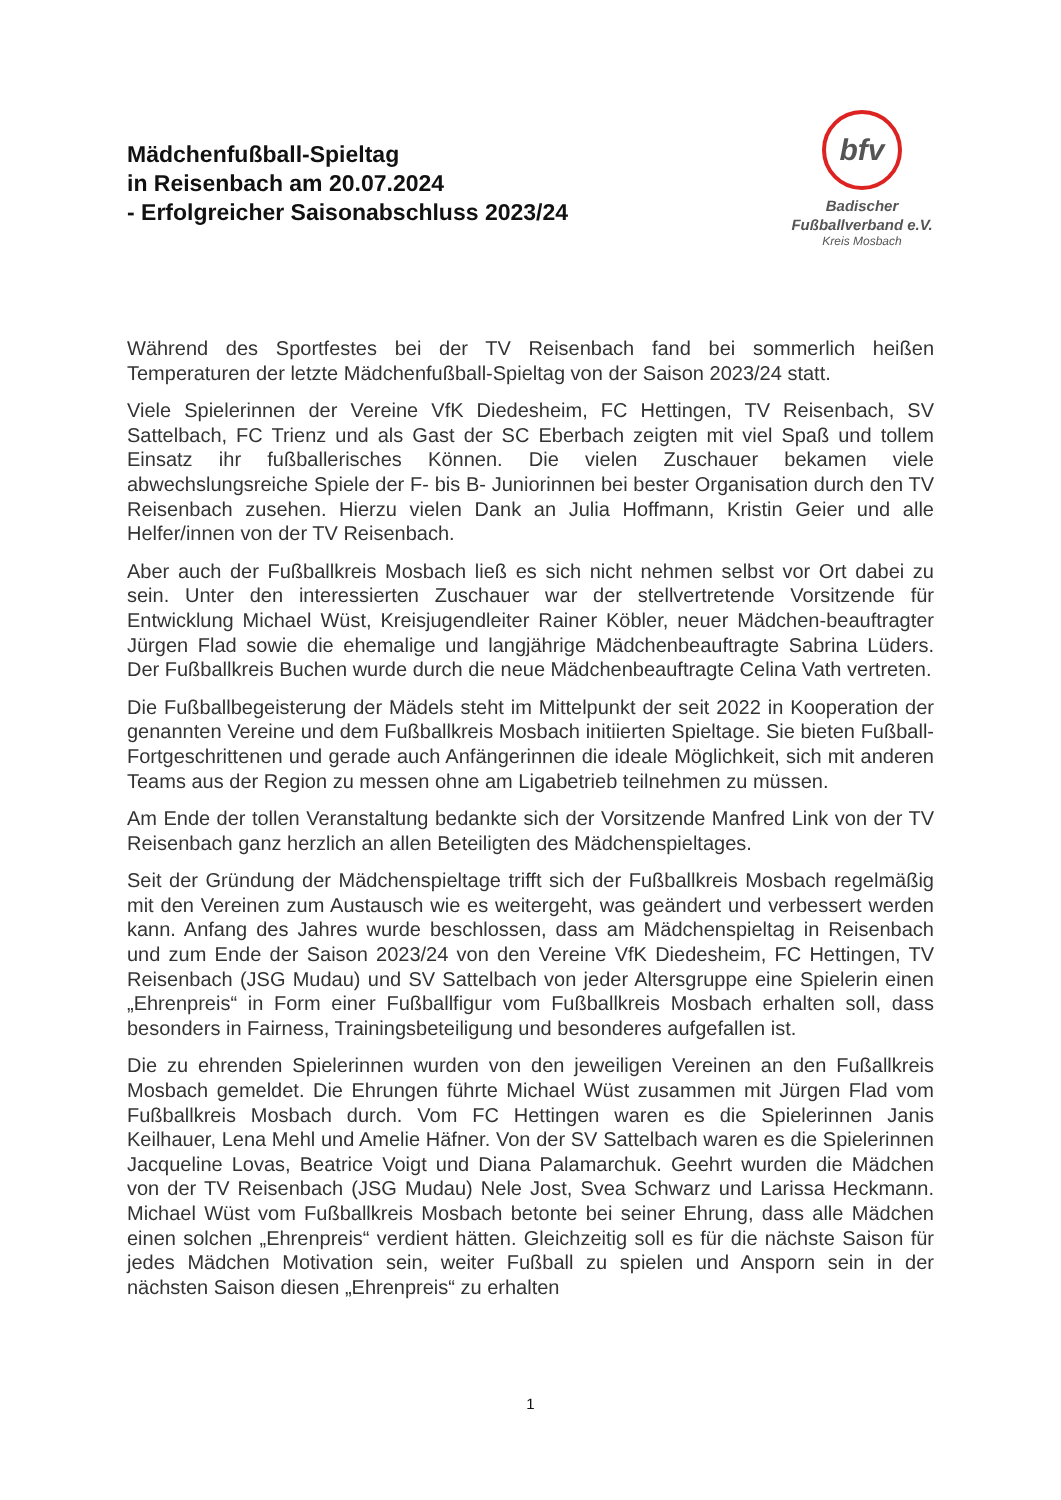Mädchenfußball-Spieltag
in Reisenbach am 20.07.2024
- Erfolgreicher Saisonabschluss 2023/24
bfv
Badischer
Fußballverband e.V.
Kreis Mosbach
Während des Sportfestes bei der TV Reisenbach fand bei sommerlich heißen Temperaturen der letzte Mädchenfußball-Spieltag von der Saison 2023/24 statt.
Viele Spielerinnen der Vereine VfK Diedesheim, FC Hettingen, TV Reisenbach, SV Sattelbach, FC Trienz und als Gast der SC Eberbach zeigten mit viel Spaß und tollem Einsatz ihr fußballerisches Können. Die vielen Zuschauer bekamen viele abwechslungsreiche Spiele der F- bis B- Juniorinnen bei bester Organisation durch den TV Reisenbach zusehen. Hierzu vielen Dank an Julia Hoffmann, Kristin Geier und alle Helfer/innen von der TV Reisenbach.
Aber auch der Fußballkreis Mosbach ließ es sich nicht nehmen selbst vor Ort dabei zu sein. Unter den interessierten Zuschauer war der stellvertretende Vorsitzende für Entwicklung Michael Wüst, Kreisjugendleiter Rainer Köbler, neuer Mädchen-beauftragter Jürgen Flad sowie die ehemalige und langjährige Mädchenbeauftragte Sabrina Lüders. Der Fußballkreis Buchen wurde durch die neue Mädchenbeauftragte Celina Vath vertreten.
Die Fußballbegeisterung der Mädels steht im Mittelpunkt der seit 2022 in Kooperation der genannten Vereine und dem Fußballkreis Mosbach initiierten Spieltage. Sie bieten Fußball-Fortgeschrittenen und gerade auch Anfängerinnen die ideale Möglichkeit, sich mit anderen Teams aus der Region zu messen ohne am Ligabetrieb teilnehmen zu müssen.
Am Ende der tollen Veranstaltung bedankte sich der Vorsitzende Manfred Link von der TV Reisenbach ganz herzlich an allen Beteiligten des Mädchenspieltages.
Seit der Gründung der Mädchenspieltage trifft sich der Fußballkreis Mosbach regelmäßig mit den Vereinen zum Austausch wie es weitergeht, was geändert und verbessert werden kann. Anfang des Jahres wurde beschlossen, dass am Mädchenspieltag in Reisenbach und zum Ende der Saison 2023/24 von den Vereine VfK Diedesheim, FC Hettingen, TV Reisenbach (JSG Mudau) und SV Sattelbach von jeder Altersgruppe eine Spielerin einen „Ehrenpreis“ in Form einer Fußballfigur vom Fußballkreis Mosbach erhalten soll, dass besonders in Fairness, Trainingsbeteiligung und besonderes aufgefallen ist.
Die zu ehrenden Spielerinnen wurden von den jeweiligen Vereinen an den Fußallkreis Mosbach gemeldet. Die Ehrungen führte Michael Wüst zusammen mit Jürgen Flad vom Fußballkreis Mosbach durch. Vom FC Hettingen waren es die Spielerinnen Janis Keilhauer, Lena Mehl und Amelie Häfner. Von der SV Sattelbach waren es die Spielerinnen Jacqueline Lovas, Beatrice Voigt und Diana Palamarchuk. Geehrt wurden die Mädchen von der TV Reisenbach (JSG Mudau) Nele Jost, Svea Schwarz und Larissa Heckmann. Michael Wüst vom Fußballkreis Mosbach betonte bei seiner Ehrung, dass alle Mädchen einen solchen „Ehrenpreis“ verdient hätten. Gleichzeitig soll es für die nächste Saison für jedes Mädchen Motivation sein, weiter Fußball zu spielen und Ansporn sein in der nächsten Saison diesen „Ehrenpreis“ zu erhalten
1